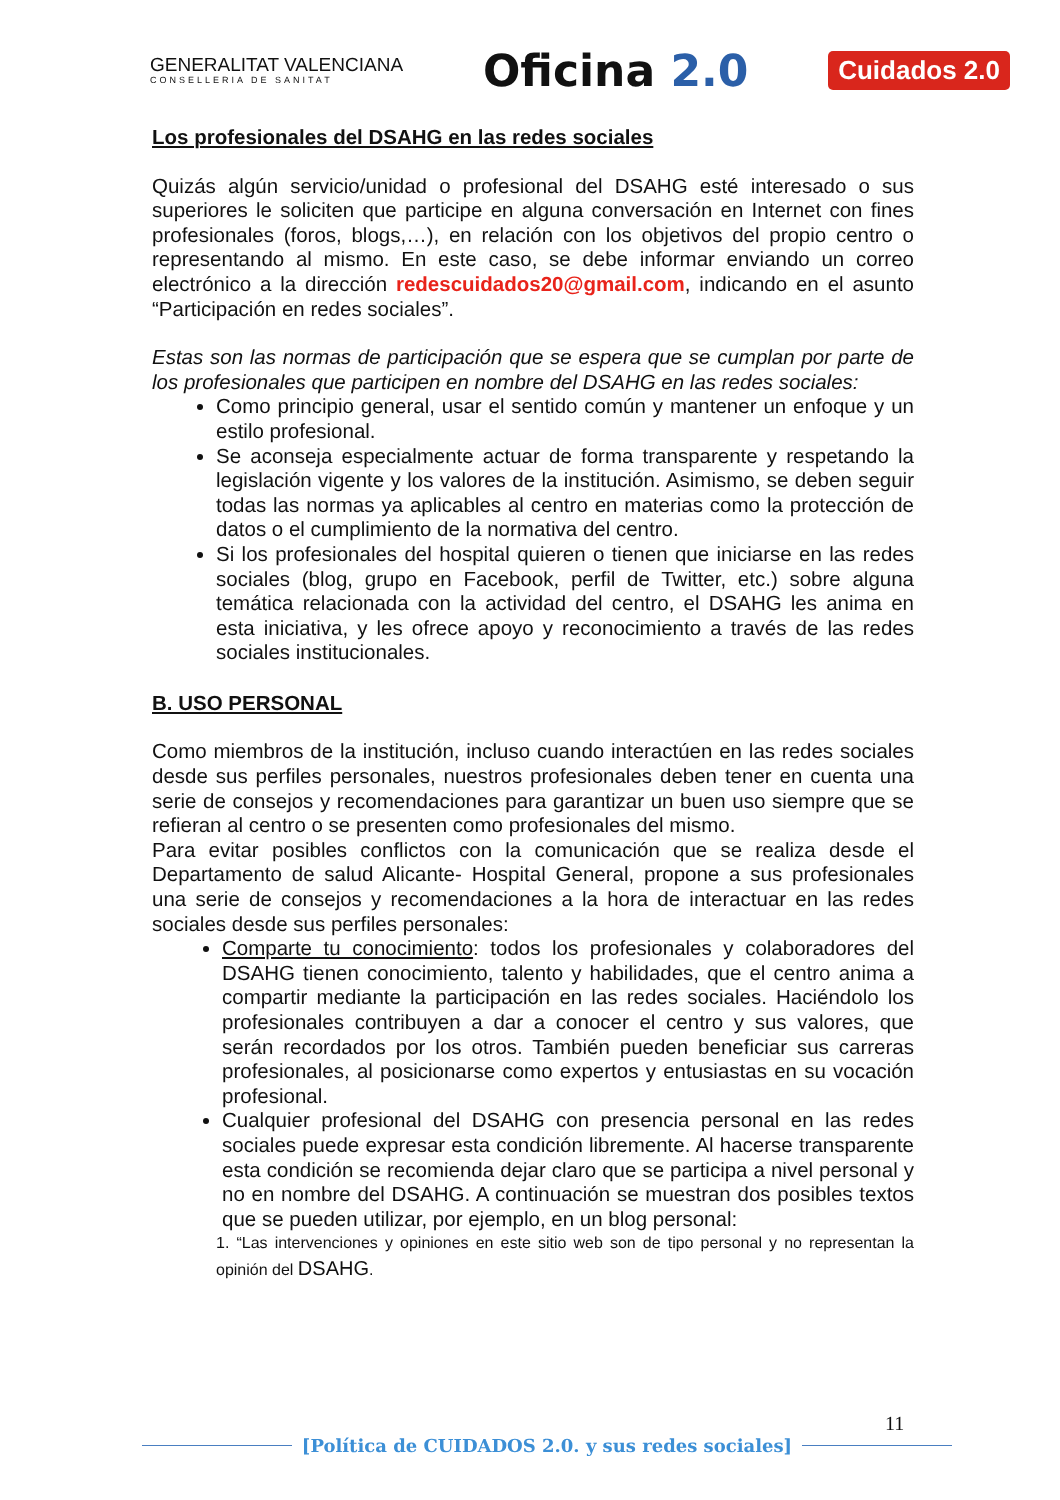GENERALITAT VALENCIANA
CONSELLERIA DE SANITAT
Oficina 2.0
Cuidados 2.0
Los profesionales del DSAHG en las redes sociales
Quizás algún servicio/unidad o profesional del DSAHG esté interesado o sus superiores le soliciten que participe en alguna conversación en Internet con fines profesionales (foros, blogs,…), en relación con los objetivos del propio centro o representando al mismo. En este caso, se debe informar enviando un correo electrónico a la dirección redescuidados20@gmail.com, indicando en el asunto “Participación en redes sociales”.
Estas son las normas de participación que se espera que se cumplan por parte de los profesionales que participen en nombre del DSAHG en las redes sociales:
Como principio general, usar el sentido común y mantener un enfoque y un estilo profesional.
Se aconseja especialmente actuar de forma transparente y respetando la legislación vigente y los valores de la institución. Asimismo, se deben seguir todas las normas ya aplicables al centro en materias como la protección de datos o el cumplimiento de la normativa del centro.
Si los profesionales del hospital quieren o tienen que iniciarse en las redes sociales (blog, grupo en Facebook, perfil de Twitter, etc.) sobre alguna temática relacionada con la actividad del centro, el DSAHG les anima en esta iniciativa, y les ofrece apoyo y reconocimiento a través de las redes sociales institucionales.
B. USO PERSONAL
Como miembros de la institución, incluso cuando interactúen en las redes sociales desde sus perfiles personales, nuestros profesionales deben tener en cuenta una serie de consejos y recomendaciones para garantizar un buen uso siempre que se refieran al centro o se presenten como profesionales del mismo.
Para evitar posibles conflictos con la comunicación que se realiza desde el Departamento de salud Alicante- Hospital General, propone a sus profesionales una serie de consejos y recomendaciones a la hora de interactuar en las redes sociales desde sus perfiles personales:
Comparte tu conocimiento: todos los profesionales y colaboradores del DSAHG tienen conocimiento, talento y habilidades, que el centro anima a compartir mediante la participación en las redes sociales. Haciéndolo los profesionales contribuyen a dar a conocer el centro y sus valores, que serán recordados por los otros. También pueden beneficiar sus carreras profesionales, al posicionarse como expertos y entusiastas en su vocación profesional.
Cualquier profesional del DSAHG con presencia personal en las redes sociales puede expresar esta condición libremente. Al hacerse transparente esta condición se recomienda dejar claro que se participa a nivel personal y no en nombre del DSAHG. A continuación se muestran dos posibles textos que se pueden utilizar, por ejemplo, en un blog personal:
1. “Las intervenciones y opiniones en este sitio web son de tipo personal y no representan la opinión del DSAHG.
11
[Política de CUIDADOS 2.0. y sus redes sociales]